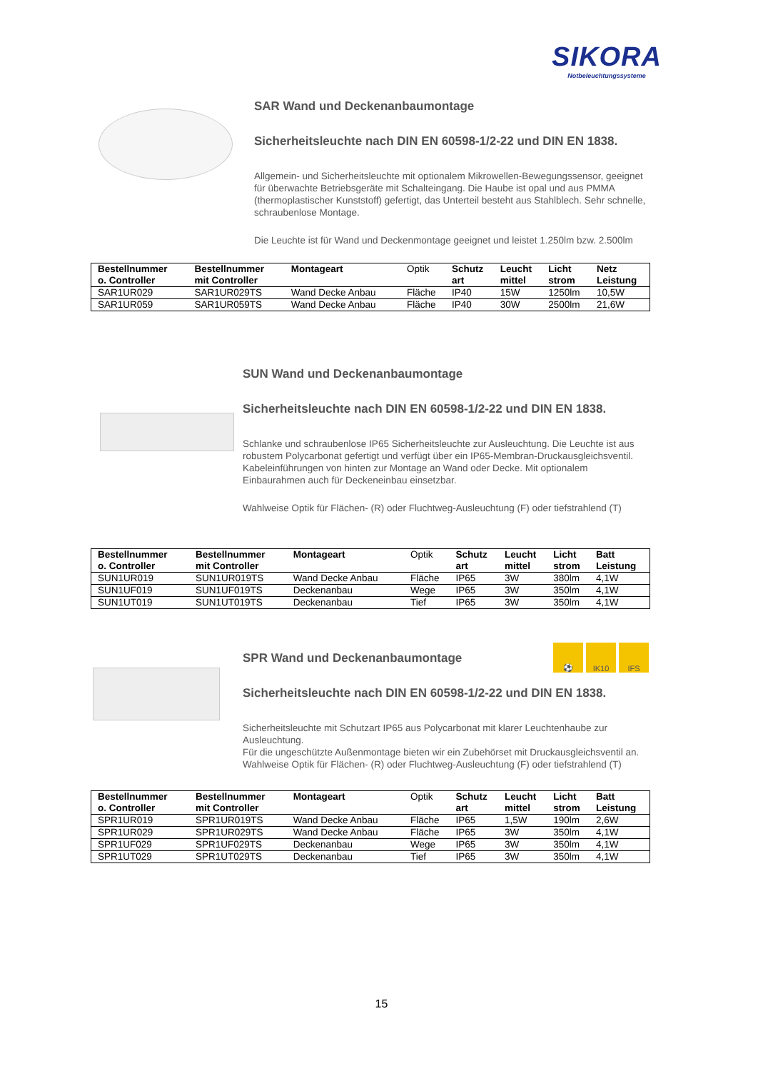SIKORA
Notbeleuchtungssysteme
SAR Wand und Deckenanbaumontage
Sicherheitsleuchte nach DIN EN 60598-1/2-22 und DIN EN 1838.
Allgemein- und Sicherheitsleuchte mit optionalem Mikrowellen-Bewegungssensor, geeignet für überwachte Betriebsgeräte mit Schalteingang. Die Haube ist opal und aus PMMA (thermoplastischer Kunststoff) gefertigt, das Unterteil besteht aus Stahlblech. Sehr schnelle, schraubenlose Montage.
Die Leuchte ist für Wand und Deckenmontage geeignet und leistet 1.250lm bzw. 2.500lm
| Bestellnummer o. Controller | Bestellnummer mit Controller | Montageart | Optik | Schutz art | Leucht mittel | Licht strom | Netz Leistung |
| --- | --- | --- | --- | --- | --- | --- | --- |
| SAR1UR029 | SAR1UR029TS | Wand Decke Anbau | Fläche | IP40 | 15W | 1250lm | 10,5W |
| SAR1UR059 | SAR1UR059TS | Wand Decke Anbau | Fläche | IP40 | 30W | 2500lm | 21,6W |
SUN Wand und Deckenanbaumontage
Sicherheitsleuchte nach DIN EN 60598-1/2-22 und DIN EN 1838.
Schlanke und schraubenlose IP65 Sicherheitsleuchte zur Ausleuchtung. Die Leuchte ist aus robustem Polycarbonat gefertigt und verfügt über ein IP65-Membran-Druckausgleichsventil. Kabeleinführungen von hinten zur Montage an Wand oder Decke. Mit optionalem Einbaurahmen auch für Deckeneinbau einsetzbar.
Wahlweise Optik für Flächen- (R) oder Fluchtweg-Ausleuchtung (F) oder tiefstrahlend (T)
| Bestellnummer o. Controller | Bestellnummer mit Controller | Montageart | Optik | Schutz art | Leucht mittel | Licht strom | Batt Leistung |
| --- | --- | --- | --- | --- | --- | --- | --- |
| SUN1UR019 | SUN1UR019TS | Wand Decke Anbau | Fläche | IP65 | 3W | 380lm | 4,1W |
| SUN1UF019 | SUN1UF019TS | Deckenanbau | Wege | IP65 | 3W | 350lm | 4,1W |
| SUN1UT019 | SUN1UT019TS | Deckenanbau | Tief | IP65 | 3W | 350lm | 4,1W |
⚽ IK10 IFS
SPR Wand und Deckenanbaumontage
Sicherheitsleuchte nach DIN EN 60598-1/2-22 und DIN EN 1838.
Sicherheitsleuchte mit Schutzart IP65 aus Polycarbonat mit klarer Leuchtenhaube zur Ausleuchtung.
Für die ungeschützte Außenmontage bieten wir ein Zubehörset mit Druckausgleichsventil an.
Wahlweise Optik für Flächen- (R) oder Fluchtweg-Ausleuchtung (F) oder tiefstrahlend (T)
| Bestellnummer o. Controller | Bestellnummer mit Controller | Montageart | Optik | Schutz art | Leucht mittel | Licht strom | Batt Leistung |
| --- | --- | --- | --- | --- | --- | --- | --- |
| SPR1UR019 | SPR1UR019TS | Wand Decke Anbau | Fläche | IP65 | 1,5W | 190lm | 2,6W |
| SPR1UR029 | SPR1UR029TS | Wand Decke Anbau | Fläche | IP65 | 3W | 350lm | 4,1W |
| SPR1UF029 | SPR1UF029TS | Deckenanbau | Wege | IP65 | 3W | 350lm | 4,1W |
| SPR1UT029 | SPR1UT029TS | Deckenanbau | Tief | IP65 | 3W | 350lm | 4,1W |
15